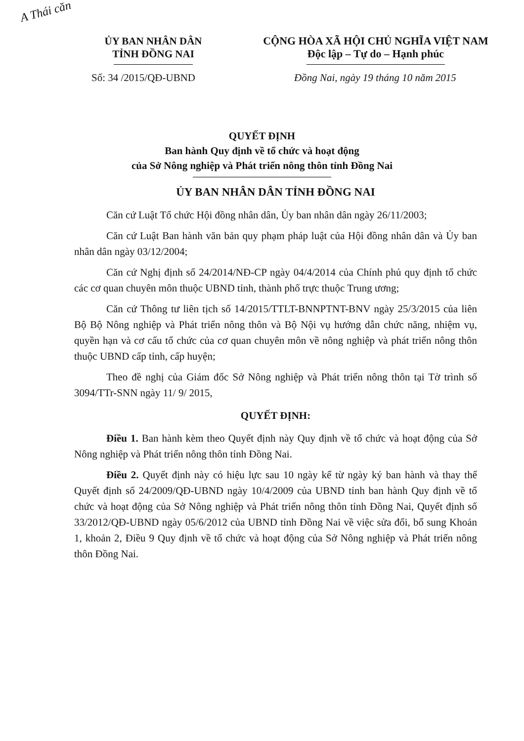A Thái căn
ỦY BAN NHÂN DÂN
TỈNH ĐỒNG NAI
CỘNG HÒA XÃ HỘI CHỦ NGHĨA VIỆT NAM
Độc lập – Tự do – Hạnh phúc
Số: 34 /2015/QĐ-UBND Đồng Nai, ngày 19 tháng 10 năm 2015
QUYẾT ĐỊNH
Ban hành Quy định về tổ chức và hoạt động
của Sở Nông nghiệp và Phát triển nông thôn tỉnh Đồng Nai
ỦY BAN NHÂN DÂN TỈNH ĐỒNG NAI
Căn cứ Luật Tổ chức Hội đồng nhân dân, Ủy ban nhân dân ngày 26/11/2003;
Căn cứ Luật Ban hành văn bản quy phạm pháp luật của Hội đồng nhân dân và Ủy ban nhân dân ngày 03/12/2004;
Căn cứ Nghị định số 24/2014/NĐ-CP ngày 04/4/2014 của Chính phủ quy định tổ chức các cơ quan chuyên môn thuộc UBND tỉnh, thành phố trực thuộc Trung ương;
Căn cứ Thông tư liên tịch số 14/2015/TTLT-BNNPTNT-BNV ngày 25/3/2015 của liên Bộ Bộ Nông nghiệp và Phát triển nông thôn và Bộ Nội vụ hướng dẫn chức năng, nhiệm vụ, quyền hạn và cơ cấu tổ chức của cơ quan chuyên môn về nông nghiệp và phát triển nông thôn thuộc UBND cấp tỉnh, cấp huyện;
Theo đề nghị của Giám đốc Sở Nông nghiệp và Phát triển nông thôn tại Tờ trình số 3094/TTr-SNN ngày 11/ 9/ 2015,
QUYẾT ĐỊNH:
Điều 1. Ban hành kèm theo Quyết định này Quy định về tổ chức và hoạt động của Sở Nông nghiệp và Phát triển nông thôn tỉnh Đồng Nai.
Điều 2. Quyết định này có hiệu lực sau 10 ngày kể từ ngày ký ban hành và thay thế Quyết định số 24/2009/QĐ-UBND ngày 10/4/2009 của UBND tỉnh ban hành Quy định về tổ chức và hoạt động của Sở Nông nghiệp và Phát triển nông thôn tỉnh Đồng Nai, Quyết định số 33/2012/QĐ-UBND ngày 05/6/2012 của UBND tỉnh Đồng Nai về việc sửa đổi, bổ sung Khoản 1, khoản 2, Điều 9 Quy định về tổ chức và hoạt động của Sở Nông nghiệp và Phát triển nông thôn Đồng Nai.